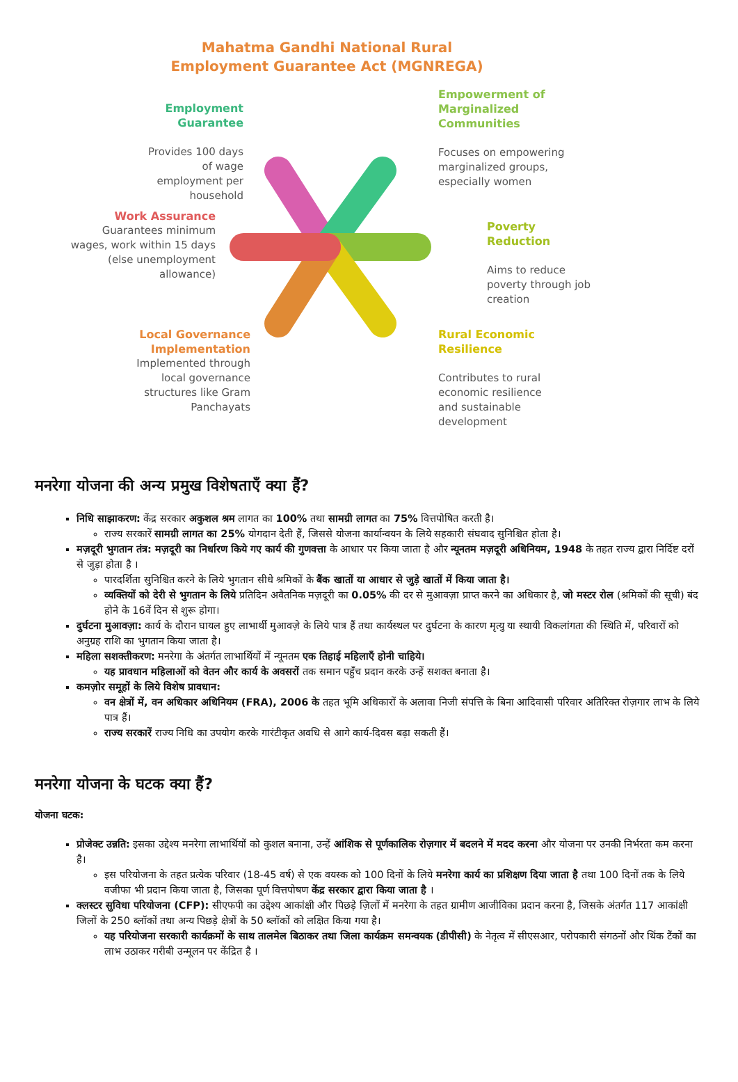Mahatma Gandhi National Rural
Employment Guarantee Act (MGNREGA)
Employment Guarantee
Provides 100 days of wage employment per household
Empowerment of Marginalized Communities
Focuses on empowering marginalized groups, especially women
Work Assurance
Guarantees minimum wages, work within 15 days (else unemployment allowance)
Poverty Reduction
Aims to reduce poverty through job creation
Local Governance Implementation
Implemented through local governance structures like Gram Panchayats
Rural Economic Resilience
Contributes to rural economic resilience and sustainable development
मनरेगा योजना की अन्य प्रमुख विशेषताएँ क्या हैं?
निधि साझाकरण: केंद्र सरकार अकुशल श्रम लागत का 100% तथा सामग्री लागत का 75% वित्तपोषित करती है।
राज्य सरकारें सामग्री लागत का 25% योगदान देती हैं, जिससे योजना कार्यान्वयन के लिये सहकारी संघवाद सुनिश्चित होता है।
मज़दूरी भुगतान तंत्र: मज़दूरी का निर्धारण किये गए कार्य की गुणवत्ता के आधार पर किया जाता है और न्यूनतम मज़दूरी अधिनियम, 1948 के तहत राज्य द्वारा निर्दिष्ट दरों से जुड़ा होता है ।
पारदर्शिता सुनिश्चित करने के लिये भुगतान सीधे श्रमिकों के बैंक खातों या आधार से जुड़े खातों में किया जाता है।
व्यक्तियों को देरी से भुगतान के लिये प्रतिदिन अवैतनिक मज़दूरी का 0.05% की दर से मुआवज़ा प्राप्त करने का अधिकार है, जो मस्टर रोल (श्रमिकों की सूची) बंद होने के 16वें दिन से शुरू होगा।
दुर्घटना मुआवज़ा: कार्य के दौरान घायल हुए लाभार्थी मुआवज़े के लिये पात्र हैं तथा कार्यस्थल पर दुर्घटना के कारण मृत्यु या स्थायी विकलांगता की स्थिति में, परिवारों को अनुग्रह राशि का भुगतान किया जाता है।
महिला सशक्तीकरण: मनरेगा के अंतर्गत लाभार्थियों में न्यूनतम एक तिहाई महिलाएँ होनी चाहिये।
यह प्रावधान महिलाओं को वेतन और कार्य के अवसरों तक समान पहुँच प्रदान करके उन्हें सशक्त बनाता है।
कमज़ोर समूहों के लिये विशेष प्रावधान:
वन क्षेत्रों में, वन अधिकार अधिनियम (FRA), 2006 के तहत भूमि अधिकारों के अलावा निजी संपत्ति के बिना आदिवासी परिवार अतिरिक्त रोज़गार लाभ के लिये पात्र हैं।
राज्य सरकारें राज्य निधि का उपयोग करके गारंटीकृत अवधि से आगे कार्य-दिवस बढ़ा सकती हैं।
मनरेगा योजना के घटक क्या हैं?
योजना घटक:
प्रोजेक्ट उन्नति: इसका उद्देश्य मनरेगा लाभार्थियों को कुशल बनाना, उन्हें आंशिक से पूर्णकालिक रोज़गार में बदलने में मदद करना और योजना पर उनकी निर्भरता कम करना है।
इस परियोजना के तहत प्रत्येक परिवार (18-45 वर्ष) से एक वयस्क को 100 दिनों के लिये मनरेगा कार्य का प्रशिक्षण दिया जाता है तथा 100 दिनों तक के लिये वजीफा भी प्रदान किया जाता है, जिसका पूर्ण वित्तपोषण केंद्र सरकार द्वारा किया जाता है ।
क्लस्टर सुविधा परियोजना (CFP): सीएफपी का उद्देश्य आकांक्षी और पिछड़े ज़िलों में मनरेगा के तहत ग्रामीण आजीविका प्रदान करना है, जिसके अंतर्गत 117 आकांक्षी जिलों के 250 ब्लॉकों तथा अन्य पिछड़े क्षेत्रों के 50 ब्लॉकों को लक्षित किया गया है।
यह परियोजना सरकारी कार्यक्रमों के साथ तालमेल बिठाकर तथा जिला कार्यक्रम समन्वयक (डीपीसी) के नेतृत्व में सीएसआर, परोपकारी संगठनों और थिंक टैंकों का लाभ उठाकर गरीबी उन्मूलन पर केंद्रित है ।